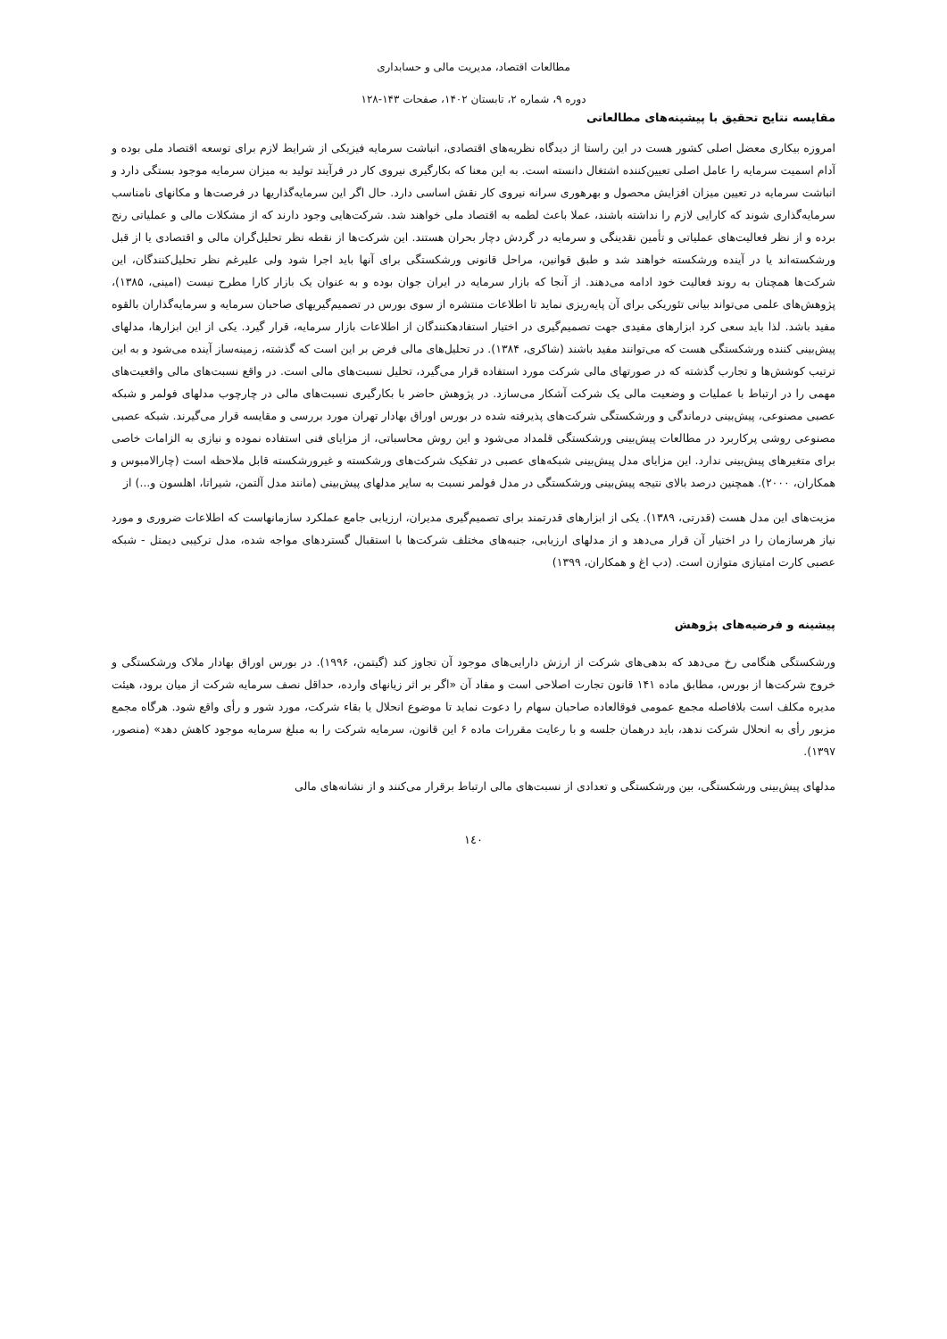مطالعات اقتصاد، مدیریت مالی و حسابداری
دوره ۹، شماره ۲، تابستان ۱۴۰۲، صفحات ۱۴۳-۱۲۸
مقایسه نتایج تحقیق با پیشینه‌های مطالعاتی
امروزه بیکاری معضل اصلی کشور هست در این راستا از دیدگاه نظریه‌های اقتصادی، انباشت سرمایه فیزیکی از شرایط لازم برای توسعه اقتصاد ملی بوده و آدام اسمیت سرمایه را عامل اصلی تعیین‌کننده اشتغال دانسته است. به این معنا که بکارگیری نیروی کار در فرآیند تولید به میزان سرمایه موجود بستگی دارد و انباشت سرمایه در تعیین میزان افزایش محصول و بهرهوری سرانه نیروی کار نقش اساسی دارد. حال اگر این سرمایه‌گذاریها در فرصت‌ها و مکانهای نامناسب سرمایه‌گذاری شوند که کارایی لازم را نداشته باشند، عملا باعث لطمه به اقتصاد ملی خواهند شد. شرکت‌هایی وجود دارند که از مشکلات مالی و عملیاتی رنج برده و از نظر فعالیت‌های عملیاتی و تأمین نقدینگی و سرمایه در گردش دچار بحران هستند. این شرکت‌ها از نقطه نظر تحلیل‌گران مالی و اقتصادی یا از قبل ورشکسته‌اند یا در آینده ورشکسته خواهند شد و طبق قوانین، مراحل قانونی ورشکستگی برای آنها باید اجرا شود ولی علیرغم نظر تحلیل‌کنندگان، این شرکت‌ها همچنان به روند فعالیت خود ادامه می‌دهند. از آنجا که بازار سرمایه در ایران جوان بوده و به عنوان یک بازار کارا مطرح نیست (امینی، ۱۳۸۵)، پژوهش‌های علمی می‌تواند بیانی تئوریکی برای آن پایه‌ریزی نماید تا اطلاعات منتشره از سوی بورس در تصمیم‌گیریهای صاحبان سرمایه و سرمایه‌گذاران بالقوه مفید باشد. لذا باید سعی کرد ابزارهای مفیدی جهت تصمیم‌گیری در اختیار استفادهکنندگان از اطلاعات بازار سرمایه، قرار گیرد. یکی از این ابزارها، مدلهای پیش‌بینی کننده ورشکستگی هست که می‌توانند مفید باشند (شاکری، ۱۳۸۴). در تحلیل‌های مالی فرض بر این است که گذشته، زمینه‌ساز آینده می‌شود و به این ترتیب کوشش‌ها و تجارب گذشته که در صورتهای مالی شرکت مورد استفاده قرار می‌گیرد، تحلیل نسبت‌های مالی است. در واقع نسبت‌های مالی واقعیت‌های مهمی را در ارتباط با عملیات و وضعیت مالی یک شرکت آشکار می‌سازد. در پژوهش حاضر با بکارگیری نسبت‌های مالی در چارچوب مدلهای فولمر و شبکه عصبی مصنوعی، پیش‌بینی درماندگی و ورشکستگی شرکت‌های پذیرفته شده در بورس اوراق بهادار تهران مورد بررسی و مقایسه قرار می‌گیرند. شبکه عصبی مصنوعی روشی پرکاربرد در مطالعات پیش‌بینی ورشکستگی قلمداد می‌شود و این روش محاسباتی، از مزایای فنی استفاده نموده و نیازی به الزامات خاصی برای متغیرهای پیش‌بینی ندارد. این مزایای مدل پیش‌بینی شبکه‌های عصبی در تفکیک شرکت‌های ورشکسته و غیرورشکسته قابل ملاحظه است (چارالامبوس و همکاران، ۲۰۰۰). همچنین درصد بالای نتیجه پیش‌بینی ورشکستگی در مدل فولمر نسبت به سایر مدلهای پیش‌بینی (مانند مدل آلتمن، شیراتا، اهلسون و...) از
مزیت‌های این مدل هست (قدرتی، ۱۳۸۹). یکی از ابزارهای قدرتمند برای تصمیم‌گیری مدیران، ارزیابی جامع عملکرد سازمانهاست که اطلاعات ضروری و مورد نیاز هرسازمان را در اختیار آن قرار می‌دهد و از مدلهای ارزیابی، جنبه‌های مختلف شرکت‌ها با استقبال گستردهای مواجه شده، مدل ترکیبی دیمتل - شبکه عصبی کارت امتیازی متوازن است. (دب اغ و همکاران، ۱۳۹۹)
پیشینه و فرضیه‌های پژوهش
ورشکستگی هنگامی رخ می‌دهد که بدهی‌های شرکت از ارزش دارایی‌های موجود آن تجاوز کند (گیتمن، ۱۹۹۶). در بورس اوراق بهادار ملاک ورشکستگی و خروج شرکت‌ها از بورس، مطابق ماده ۱۴۱ قانون تجارت اصلاحی است و مفاد آن «اگر بر اثر زیانهای وارده، حداقل نصف سرمایه شرکت از میان برود، هیئت مدیره مکلف است بلافاصله مجمع عمومی فوقالعاده صاحبان سهام را دعوت نماید تا موضوع انحلال یا بقاء شرکت، مورد شور و رأی واقع شود. هرگاه مجمع مزبور رأی به انحلال شرکت ندهد، باید درهمان جلسه و با رعایت مقررات ماده ۶ این قانون، سرمایه شرکت را به مبلغ سرمایه موجود کاهش دهد» (منصور، ۱۳۹۷).
مدلهای پیش‌بینی ورشکستگی، بین ورشکستگی و تعدادی از نسبت‌های مالی ارتباط برقرار می‌کنند و از نشانه‌های مالی
۱٤۰